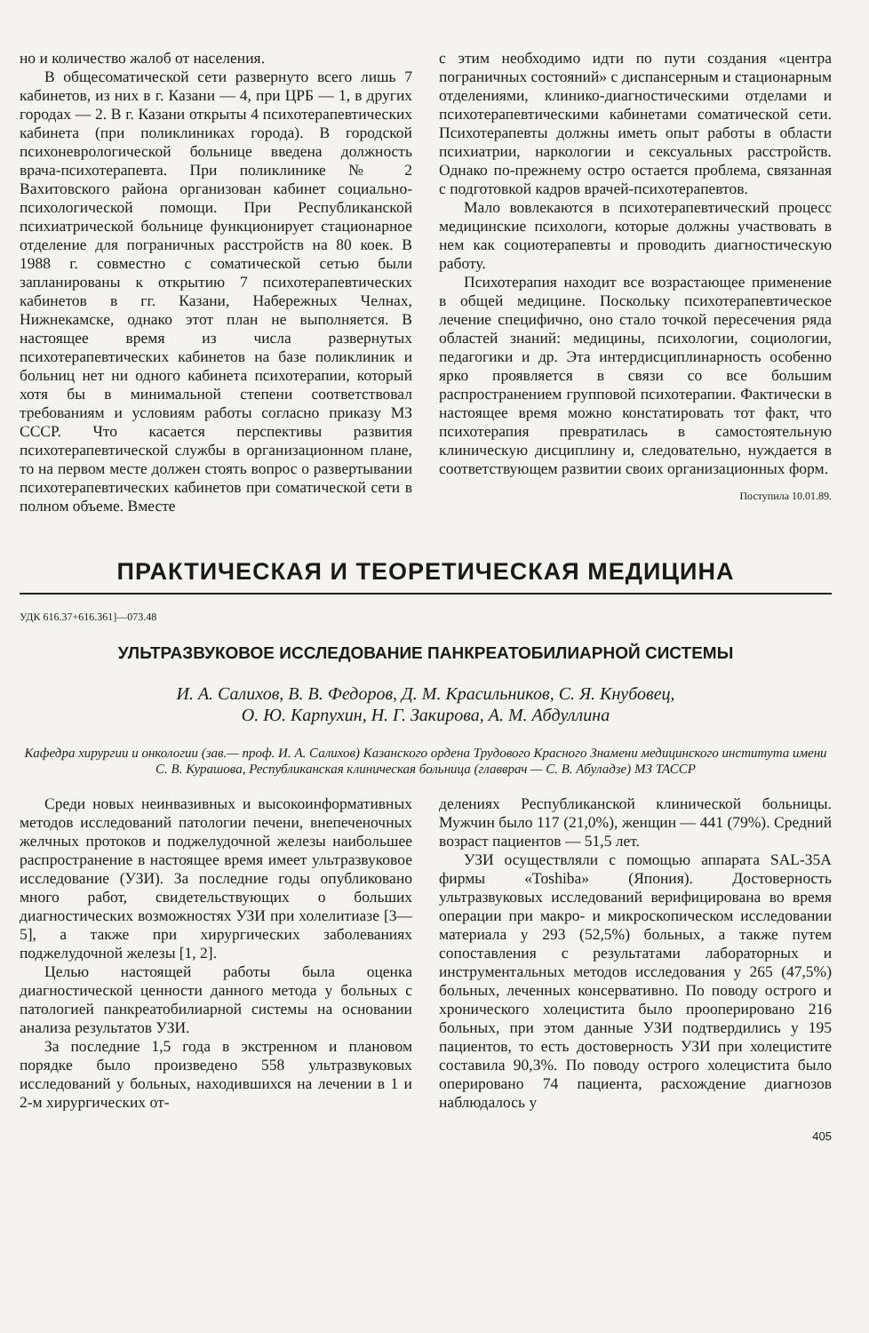но и количество жалоб от населения.
В общесоматической сети развернуто всего лишь 7 кабинетов, из них в г. Казани — 4, при ЦРБ — 1, в других городах — 2. В г. Казани открыты 4 психотерапевтических кабинета (при поликлиниках города). В городской психоневрологической больнице введена должность врача-психотерапевта. При поликлинике № 2 Вахитовского района организован кабинет социально-психологической помощи. При Республиканской психиатрической больнице функционирует стационарное отделение для пограничных расстройств на 80 коек. В 1988 г. совместно с соматической сетью были запланированы к открытию 7 психотерапевтических кабинетов в гг. Казани, Набережных Челнах, Нижнекамске, однако этот план не выполняется. В настоящее время из числа развернутых психотерапевтических кабинетов на базе поликлиник и больниц нет ни одного кабинета психотерапии, который хотя бы в минимальной степени соответствовал требованиям и условиям работы согласно приказу МЗ СССР. Что касается перспективы развития психотерапевтической службы в организационном плане, то на первом месте должен стоять вопрос о развертывании психотерапевтических кабинетов при соматической сети в полном объеме. Вместе
с этим необходимо идти по пути создания «центра пограничных состояний» с диспансерным и стационарным отделениями, клинико-диагностическими отделами и психотерапевтическими кабинетами соматической сети. Психотерапевты должны иметь опыт работы в области психиатрии, наркологии и сексуальных расстройств. Однако по-прежнему остро остается проблема, связанная с подготовкой кадров врачей-психотерапевтов.
Мало вовлекаются в психотерапевтический процесс медицинские психологи, которые должны участвовать в нем как социотерапевты и проводить диагностическую работу.
Психотерапия находит все возрастающее применение в общей медицине. Поскольку психотерапевтическое лечение специфично, оно стало точкой пересечения ряда областей знаний: медицины, психологии, социологии, педагогики и др. Эта интердисциплинарность особенно ярко проявляется в связи со все большим распространением групповой психотерапии. Фактически в настоящее время можно констатировать тот факт, что психотерапия превратилась в самостоятельную клиническую дисциплину и, следовательно, нуждается в соответствующем развитии своих организационных форм.
Поступила 10.01.89.
ПРАКТИЧЕСКАЯ И ТЕОРЕТИЧЕСКАЯ МЕДИЦИНА
УДК 616.37+616.361]—073.48
УЛЬТРАЗВУКОВОЕ ИССЛЕДОВАНИЕ ПАНКРЕАТОБИЛИАРНОЙ СИСТЕМЫ
И. А. Салихов, В. В. Федоров, Д. М. Красильников, С. Я. Кнубовец,
О. Ю. Карпухин, Н. Г. Закирова, А. М. Абдуллина
Кафедра хирургии и онкологии (зав.— проф. И. А. Салихов) Казанского ордена Трудового Красного Знамени медицинского института имени С. В. Курашова, Республиканская клиническая больница (главврач — С. В. Абуладзе) МЗ ТАССР
Среди новых неинвазивных и высокоинформативных методов исследований патологии печени, внепеченочных желчных протоков и поджелудочной железы наибольшее распространение в настоящее время имеет ультразвуковое исследование (УЗИ). За последние годы опубликовано много работ, свидетельствующих о больших диагностических возможностях УЗИ при холелитиазе [3—5], а также при хирургических заболеваниях поджелудочной железы [1, 2].
Целью настоящей работы была оценка диагностической ценности данного метода у больных с патологией панкреатобилиарной системы на основании анализа результатов УЗИ.
За последние 1,5 года в экстренном и плановом порядке было произведено 558 ультразвуковых исследований у больных, находившихся на лечении в 1 и 2-м хирургических от-
делениях Республиканской клинической больницы. Мужчин было 117 (21,0%), женщин — 441 (79%). Средний возраст пациентов — 51,5 лет.
УЗИ осуществляли с помощью аппарата SAL-35A фирмы «Toshiba» (Япония). Достоверность ультразвуковых исследований верифицирована во время операции при макро- и микроскопическом исследовании материала у 293 (52,5%) больных, а также путем сопоставления с результатами лабораторных и инструментальных методов исследования у 265 (47,5%) больных, леченных консервативно. По поводу острого и хронического холецистита было прооперировано 216 больных, при этом данные УЗИ подтвердились у 195 пациентов, то есть достоверность УЗИ при холецистите составила 90,3%. По поводу острого холецистита было оперировано 74 пациента, расхождение диагнозов наблюдалось у
405